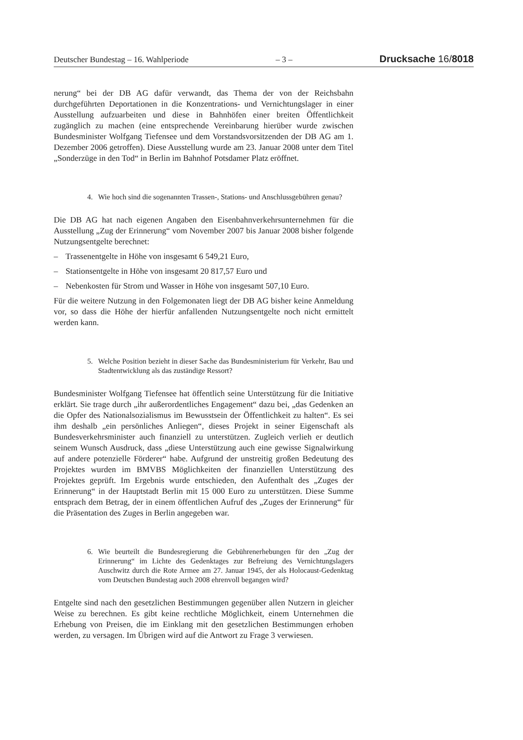Deutscher Bundestag – 16. Wahlperiode – 3 – Drucksache 16/8018
nerung“ bei der DB AG dafür verwandt, das Thema der von der Reichsbahn durchgeführten Deportationen in die Konzentrations- und Vernichtungslager in einer Ausstellung aufzuarbeiten und diese in Bahnhöfen einer breiten Öffentlichkeit zugänglich zu machen (eine entsprechende Vereinbarung hierüber wurde zwischen Bundesminister Wolfgang Tiefensee und dem Vorstandsvorsitzenden der DB AG am 1. Dezember 2006 getroffen). Diese Ausstellung wurde am 23. Januar 2008 unter dem Titel „Sonderzüge in den Tod“ in Berlin im Bahnhof Potsdamer Platz eröffnet.
4. Wie hoch sind die sogenannten Trassen-, Stations- und Anschlussgebühren genau?
Die DB AG hat nach eigenen Angaben den Eisenbahnverkehrsunternehmen für die Ausstellung „Zug der Erinnerung“ vom November 2007 bis Januar 2008 bisher folgende Nutzungsentgelte berechnet:
– Trassenentgelte in Höhe von insgesamt 6 549,21 Euro,
– Stationsentgelte in Höhe von insgesamt 20 817,57 Euro und
– Nebenkosten für Strom und Wasser in Höhe von insgesamt 507,10 Euro.
Für die weitere Nutzung in den Folgemonaten liegt der DB AG bisher keine Anmeldung vor, so dass die Höhe der hierfür anfallenden Nutzungsentgelte noch nicht ermittelt werden kann.
5. Welche Position bezieht in dieser Sache das Bundesministerium für Verkehr, Bau und Stadtentwicklung als das zuständige Ressort?
Bundesminister Wolfgang Tiefensee hat öffentlich seine Unterstützung für die Initiative erklärt. Sie trage durch „ihr außerordentliches Engagement“ dazu bei, „das Gedenken an die Opfer des Nationalsozialismus im Bewusstsein der Öffentlichkeit zu halten“. Es sei ihm deshalb „ein persönliches Anliegen“, dieses Projekt in seiner Eigenschaft als Bundesverkehrsminister auch finanziell zu unterstützen. Zugleich verlieh er deutlich seinem Wunsch Ausdruck, dass „diese Unterstützung auch eine gewisse Signalwirkung auf andere potenzielle Förderer“ habe. Aufgrund der unstreitig großen Bedeutung des Projektes wurden im BMVBS Möglichkeiten der finanziellen Unterstützung des Projektes geprüft. Im Ergebnis wurde entschieden, den Aufenthalt des „Zuges der Erinnerung“ in der Hauptstadt Berlin mit 15 000 Euro zu unterstützen. Diese Summe entsprach dem Betrag, der in einem öffentlichen Aufruf des „Zuges der Erinnerung“ für die Präsentation des Zuges in Berlin angegeben war.
6. Wie beurteilt die Bundesregierung die Gebührenerhebungen für den „Zug der Erinnerung“ im Lichte des Gedenktages zur Befreiung des Vernichtungslagers Auschwitz durch die Rote Armee am 27. Januar 1945, der als Holocaust-Gedenktag vom Deutschen Bundestag auch 2008 ehrenvoll begangen wird?
Entgelte sind nach den gesetzlichen Bestimmungen gegenüber allen Nutzern in gleicher Weise zu berechnen. Es gibt keine rechtliche Möglichkeit, einem Unternehmen die Erhebung von Preisen, die im Einklang mit den gesetzlichen Bestimmungen erhoben werden, zu versagen. Im Übrigen wird auf die Antwort zu Frage 3 verwiesen.